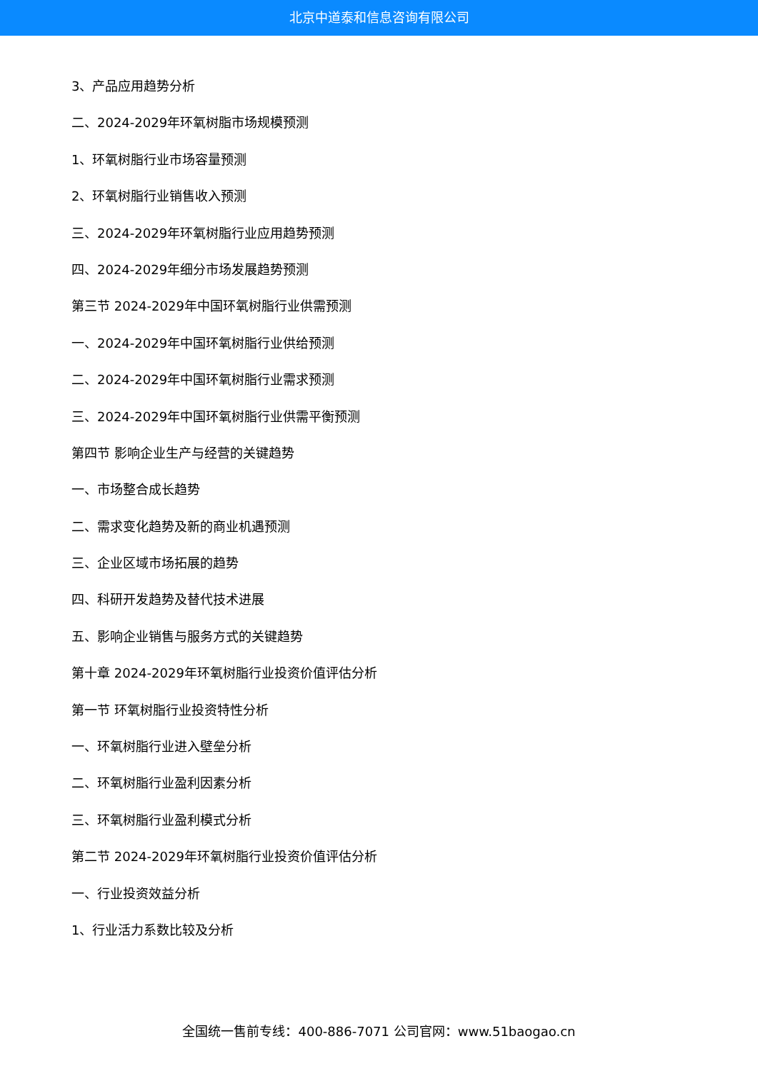北京中道泰和信息咨询有限公司
3、产品应用趋势分析
二、2024-2029年环氧树脂市场规模预测
1、环氧树脂行业市场容量预测
2、环氧树脂行业销售收入预测
三、2024-2029年环氧树脂行业应用趋势预测
四、2024-2029年细分市场发展趋势预测
第三节 2024-2029年中国环氧树脂行业供需预测
一、2024-2029年中国环氧树脂行业供给预测
二、2024-2029年中国环氧树脂行业需求预测
三、2024-2029年中国环氧树脂行业供需平衡预测
第四节 影响企业生产与经营的关键趋势
一、市场整合成长趋势
二、需求变化趋势及新的商业机遇预测
三、企业区域市场拓展的趋势
四、科研开发趋势及替代技术进展
五、影响企业销售与服务方式的关键趋势
第十章 2024-2029年环氧树脂行业投资价值评估分析
第一节 环氧树脂行业投资特性分析
一、环氧树脂行业进入壁垒分析
二、环氧树脂行业盈利因素分析
三、环氧树脂行业盈利模式分析
第二节 2024-2029年环氧树脂行业投资价值评估分析
一、行业投资效益分析
1、行业活力系数比较及分析
全国统一售前专线：400-886-7071 公司官网：www.51baogao.cn